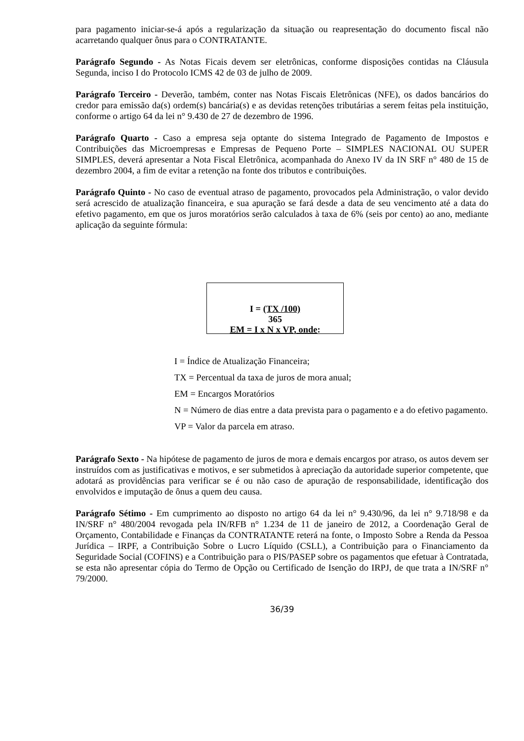para pagamento iniciar-se-á após a regularização da situação ou reapresentação do documento fiscal não acarretando qualquer ônus para o CONTRATANTE.
Parágrafo Segundo - As Notas Ficais devem ser eletrônicas, conforme disposições contidas na Cláusula Segunda, inciso I do Protocolo ICMS 42 de 03 de julho de 2009.
Parágrafo Terceiro - Deverão, também, conter nas Notas Fiscais Eletrônicas (NFE), os dados bancários do credor para emissão da(s) ordem(s) bancária(s) e as devidas retenções tributárias a serem feitas pela instituição, conforme o artigo 64 da lei n° 9.430 de 27 de dezembro de 1996.
Parágrafo Quarto - Caso a empresa seja optante do sistema Integrado de Pagamento de Impostos e Contribuições das Microempresas e Empresas de Pequeno Porte – SIMPLES NACIONAL OU SUPER SIMPLES, deverá apresentar a Nota Fiscal Eletrônica, acompanhada do Anexo IV da IN SRF n° 480 de 15 de dezembro 2004, a fim de evitar a retenção na fonte dos tributos e contribuições.
Parágrafo Quinto - No caso de eventual atraso de pagamento, provocados pela Administração, o valor devido será acrescido de atualização financeira, e sua apuração se fará desde a data de seu vencimento até a data do efetivo pagamento, em que os juros moratórios serão calculados à taxa de 6% (seis por cento) ao ano, mediante aplicação da seguinte fórmula:
I = (TX /100)
365
EM = I x N x VP, onde:
I = Índice de Atualização Financeira;
TX = Percentual da taxa de juros de mora anual;
EM = Encargos Moratórios
N = Número de dias entre a data prevista para o pagamento e a do efetivo pagamento.
VP = Valor da parcela em atraso.
Parágrafo Sexto - Na hipótese de pagamento de juros de mora e demais encargos por atraso, os autos devem ser instruídos com as justificativas e motivos, e ser submetidos à apreciação da autoridade superior competente, que adotará as providências para verificar se é ou não caso de apuração de responsabilidade, identificação dos envolvidos e imputação de ônus a quem deu causa.
Parágrafo Sétimo - Em cumprimento ao disposto no artigo 64 da lei n° 9.430/96, da lei n° 9.718/98 e da IN/SRF n° 480/2004 revogada pela IN/RFB n° 1.234 de 11 de janeiro de 2012, a Coordenação Geral de Orçamento, Contabilidade e Finanças da CONTRATANTE reterá na fonte, o Imposto Sobre a Renda da Pessoa Jurídica – IRPF, a Contribuição Sobre o Lucro Líquido (CSLL), a Contribuição para o Financiamento da Seguridade Social (COFINS) e a Contribuição para o PIS/PASEP sobre os pagamentos que efetuar à Contratada, se esta não apresentar cópia do Termo de Opção ou Certificado de Isenção do IRPJ, de que trata a IN/SRF n° 79/2000.
36/39